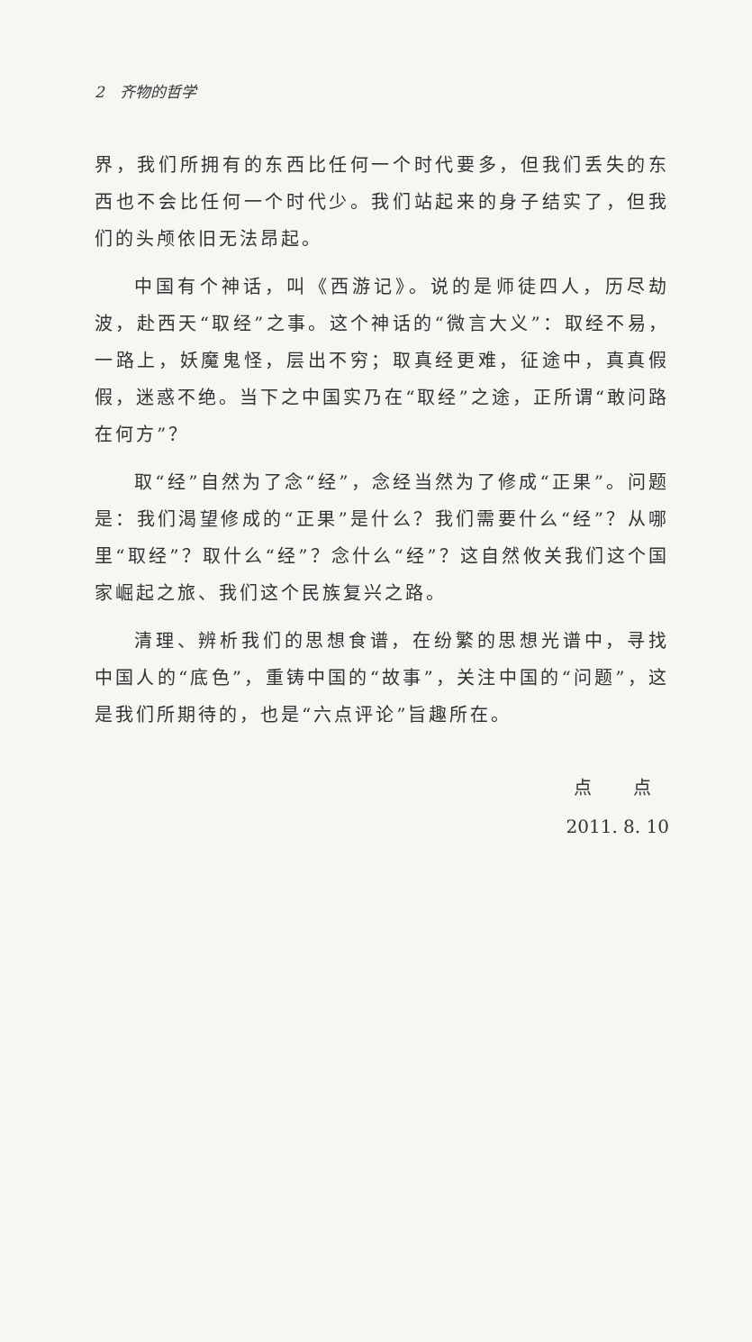2　齐物的哲学
界，我们所拥有的东西比任何一个时代要多，但我们丢失的东西也不会比任何一个时代少。我们站起来的身子结实了，但我们的头颅依旧无法昂起。
中国有个神话，叫《西游记》。说的是师徒四人，历尽劫波，赴西天“取经”之事。这个神话的“微言大义”：取经不易，一路上，妖魔鬼怪，层出不穷；取真经更难，征途中，真真假假，迷惑不绝。当下之中国实乃在“取经”之途，正所谓“敢问路在何方”？
取“经”自然为了念“经”，念经当然为了修成“正果”。问题是：我们渴望修成的“正果”是什么？我们需要什么“经”？从哪里“取经”？取什么“经”？念什么“经”？这自然攸关我们这个国家崛起之旅、我们这个民族复兴之路。
清理、辨析我们的思想食谱，在纷繁的思想光谱中，寻找中国人的“底色”，重铸中国的“故事”，关注中国的“问题”，这是我们所期待的，也是“六点评论”旨趣所在。
点 点
2011. 8. 10